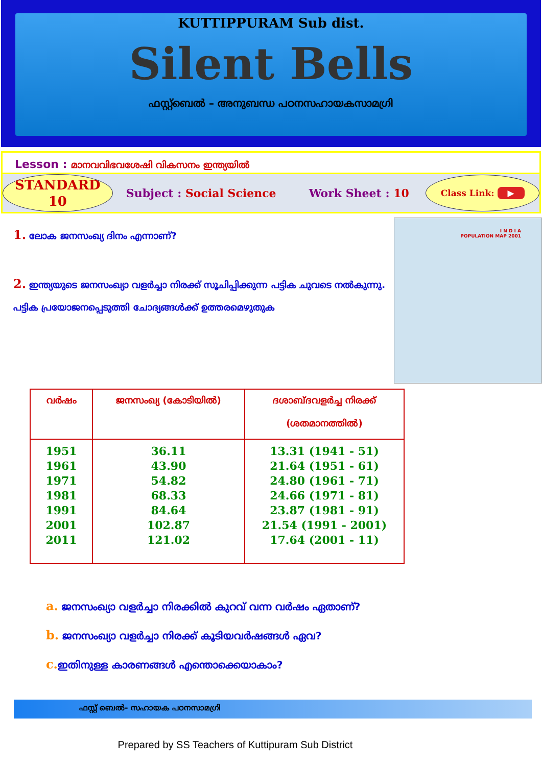KUTTIPPURAM Sub dist.
Silent Bells
ഫസ്റ്റ്ബെൽ – അനുബന്ധ പഠനസഹായകസാമഗ്രി
Lesson : മാനവവിഭവശേഷി വികസനം ഇന്ത്യയിൽ
STANDARD
10
Subject : Social Science Work Sheet : 10
Class Link: ▶
1. ലോക ജനസംഖ്യ ദിനം എന്നാണ്?
2. ഇന്ത്യയുടെ ജനസംഖ്യാ വളർച്ചാ നിരക്ക് സൂചിപ്പിക്കുന്ന പട്ടിക ചുവടെ നൽകുന്നു. പട്ടിക പ്രയോജനപ്പെടുത്തി ചോദ്യങ്ങൾക്ക് ഉത്തരമെഴുതുക
I N D I A
POPULATION MAP 2001
| വർഷം | ജനസംഖ്യ (കോടിയിൽ) | ദശാബ്ദവളർച്ച നിരക്ക് (ശതമാനത്തിൽ) |
| --- | --- | --- |
| 1951 1961 1971 1981 1991 2001 2011 | 36.11 43.90 54.82 68.33 84.64 102.87 121.02 | 13.31 (1941 - 51) 21.64 (1951 - 61) 24.80 (1961 - 71) 24.66 (1971 - 81) 23.87 (1981 - 91) 21.54 (1991 - 2001) 17.64 (2001 - 11) |
a. ജനസംഖ്യാ വളർച്ചാ നിരക്കിൽ കുറവ് വന്ന വർഷം ഏതാണ്?
b. ജനസംഖ്യാ വളർച്ചാ നിരക്ക് കൂടിയവർഷങ്ങൾ ഏവ?
c. ഇതിനുള്ള കാരണങ്ങൾ എന്തൊക്കെയാകാം?
ഫസ്റ്റ് ബെൽ- സഹായക പഠനസാമഗ്രി
Prepared by SS Teachers of Kuttipuram Sub District